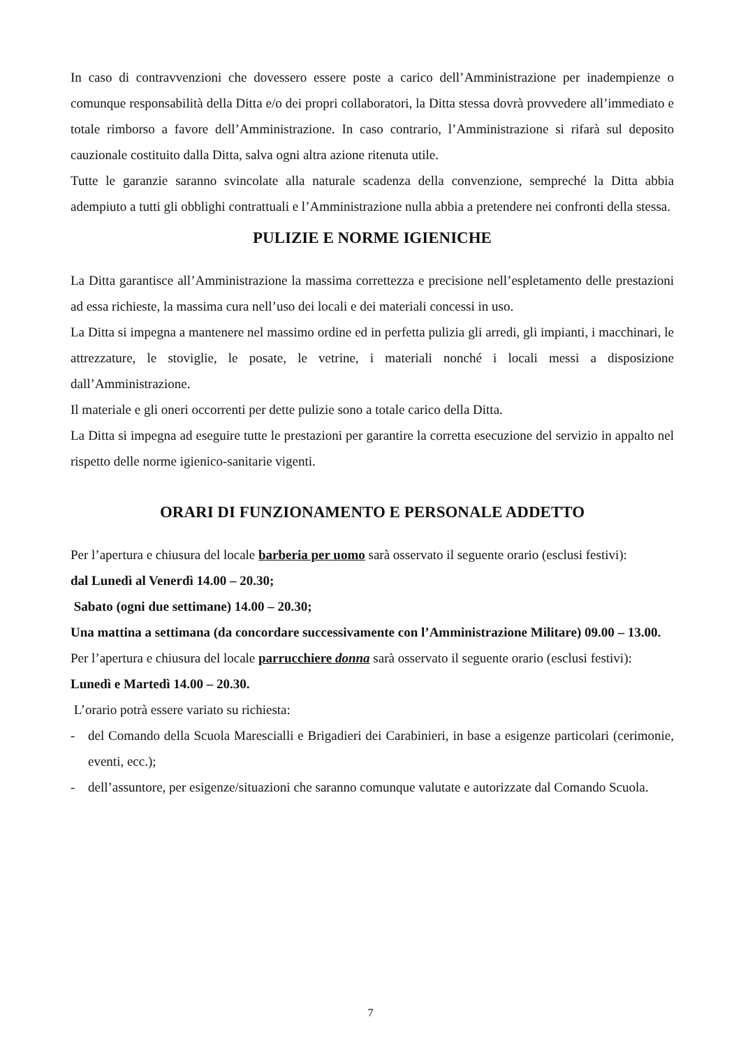In caso di contravvenzioni che dovessero essere poste a carico dell’Amministrazione per inadempienze o comunque responsabilità della Ditta e/o dei propri collaboratori, la Ditta stessa dovrà provvedere all’immediato e totale rimborso a favore dell’Amministrazione. In caso contrario, l’Amministrazione si rifarà sul deposito cauzionale costituito dalla Ditta, salva ogni altra azione ritenuta utile.
Tutte le garanzie saranno svincolate alla naturale scadenza della convenzione, sempreché la Ditta abbia adempiuto a tutti gli obblighi contrattuali e l’Amministrazione nulla abbia a pretendere nei confronti della stessa.
PULIZIE E NORME IGIENICHE
La Ditta garantisce all’Amministrazione la massima correttezza e precisione nell’espletamento delle prestazioni ad essa richieste, la massima cura nell’uso dei locali e dei materiali concessi in uso.
La Ditta si impegna a mantenere nel massimo ordine ed in perfetta pulizia gli arredi, gli impianti, i macchinari, le attrezzature, le stoviglie, le posate, le vetrine, i materiali nonché i locali messi a disposizione dall’Amministrazione.
Il materiale e gli oneri occorrenti per dette pulizie sono a totale carico della Ditta.
La Ditta si impegna ad eseguire tutte le prestazioni per garantire la corretta esecuzione del servizio in appalto nel rispetto delle norme igienico-sanitarie vigenti.
ORARI DI FUNZIONAMENTO E PERSONALE ADDETTO
Per l’apertura e chiusura del locale barberia per uomo sarà osservato il seguente orario (esclusi festivi):
dal Lunedì al Venerdì 14.00 – 20.30;
Sabato (ogni due settimane) 14.00 – 20.30;
Una mattina a settimana (da concordare successivamente con l’Amministrazione Militare) 09.00 – 13.00.
Per l’apertura e chiusura del locale parrucchiere donna sarà osservato il seguente orario (esclusi festivi):
Lunedì e Martedì 14.00 – 20.30.
L’orario potrà essere variato su richiesta:
- del Comando della Scuola Marescialli e Brigadieri dei Carabinieri, in base a esigenze particolari (cerimonie, eventi, ecc.);
- dell’assuntore, per esigenze/situazioni che saranno comunque valutate e autorizzate dal Comando Scuola.
7